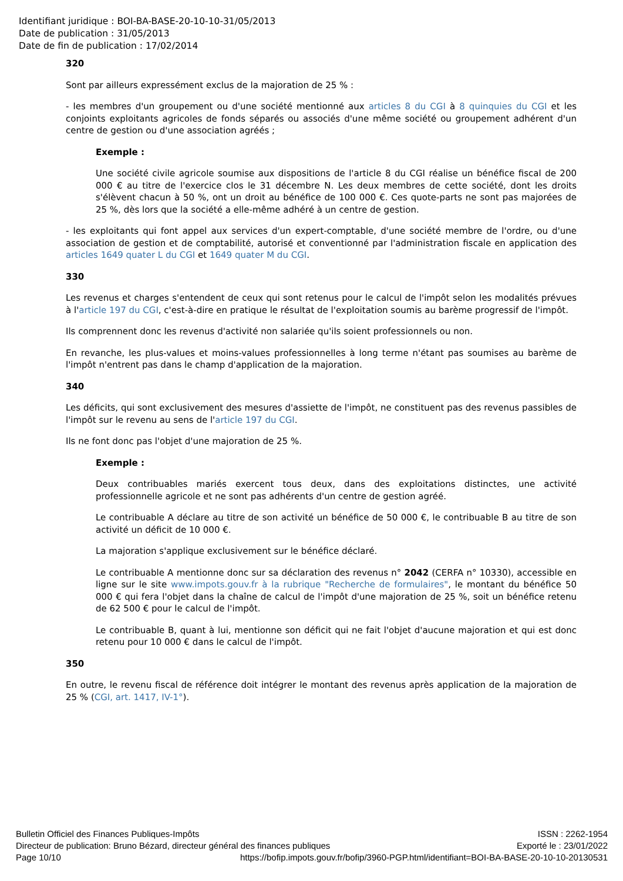Identifiant juridique : BOI-BA-BASE-20-10-10-31/05/2013
Date de publication : 31/05/2013
Date de fin de publication : 17/02/2014
320
Sont par ailleurs expressément exclus de la majoration de 25 % :
- les membres d'un groupement ou d'une société mentionné aux articles 8 du CGI à 8 quinquies du CGI et les conjoints exploitants agricoles de fonds séparés ou associés d'une même société ou groupement adhérent d'un centre de gestion ou d'une association agréés ;
Exemple :
Une société civile agricole soumise aux dispositions de l'article 8 du CGI réalise un bénéfice fiscal de 200 000 € au titre de l'exercice clos le 31 décembre N. Les deux membres de cette société, dont les droits s'élèvent chacun à 50 %, ont un droit au bénéfice de 100 000 €. Ces quote-parts ne sont pas majorées de 25 %, dès lors que la société a elle-même adhéré à un centre de gestion.
- les exploitants qui font appel aux services d'un expert-comptable, d'une société membre de l'ordre, ou d'une association de gestion et de comptabilité, autorisé et conventionné par l'administration fiscale en application des articles 1649 quater L du CGI et 1649 quater M du CGI.
330
Les revenus et charges s'entendent de ceux qui sont retenus pour le calcul de l'impôt selon les modalités prévues à l'article 197 du CGI, c'est-à-dire en pratique le résultat de l'exploitation soumis au barème progressif de l'impôt.
Ils comprennent donc les revenus d'activité non salariée qu'ils soient professionnels ou non.
En revanche, les plus-values et moins-values professionnelles à long terme n'étant pas soumises au barème de l'impôt n'entrent pas dans le champ d'application de la majoration.
340
Les déficits, qui sont exclusivement des mesures d'assiette de l'impôt, ne constituent pas des revenus passibles de l'impôt sur le revenu au sens de l'article 197 du CGI.
Ils ne font donc pas l'objet d'une majoration de 25 %.
Exemple :
Deux contribuables mariés exercent tous deux, dans des exploitations distinctes, une activité professionnelle agricole et ne sont pas adhérents d'un centre de gestion agréé.
Le contribuable A déclare au titre de son activité un bénéfice de 50 000 €, le contribuable B au titre de son activité un déficit de 10 000 €.
La majoration s'applique exclusivement sur le bénéfice déclaré.
Le contribuable A mentionne donc sur sa déclaration des revenus n° 2042 (CERFA n° 10330), accessible en ligne sur le site www.impots.gouv.fr à la rubrique "Recherche de formulaires", le montant du bénéfice 50 000 € qui fera l'objet dans la chaîne de calcul de l'impôt d'une majoration de 25 %, soit un bénéfice retenu de 62 500 € pour le calcul de l'impôt.
Le contribuable B, quant à lui, mentionne son déficit qui ne fait l'objet d'aucune majoration et qui est donc retenu pour 10 000 € dans le calcul de l'impôt.
350
En outre, le revenu fiscal de référence doit intégrer le montant des revenus après application de la majoration de 25 % (CGI, art. 1417, IV-1°).
Bulletin Officiel des Finances Publiques-Impôts ISSN : 2262-1954
Directeur de publication: Bruno Bézard, directeur général des finances publiques Exporté le : 23/01/2022
Page 10/10 https://bofip.impots.gouv.fr/bofip/3960-PGP.html/identifiant=BOI-BA-BASE-20-10-10-20130531